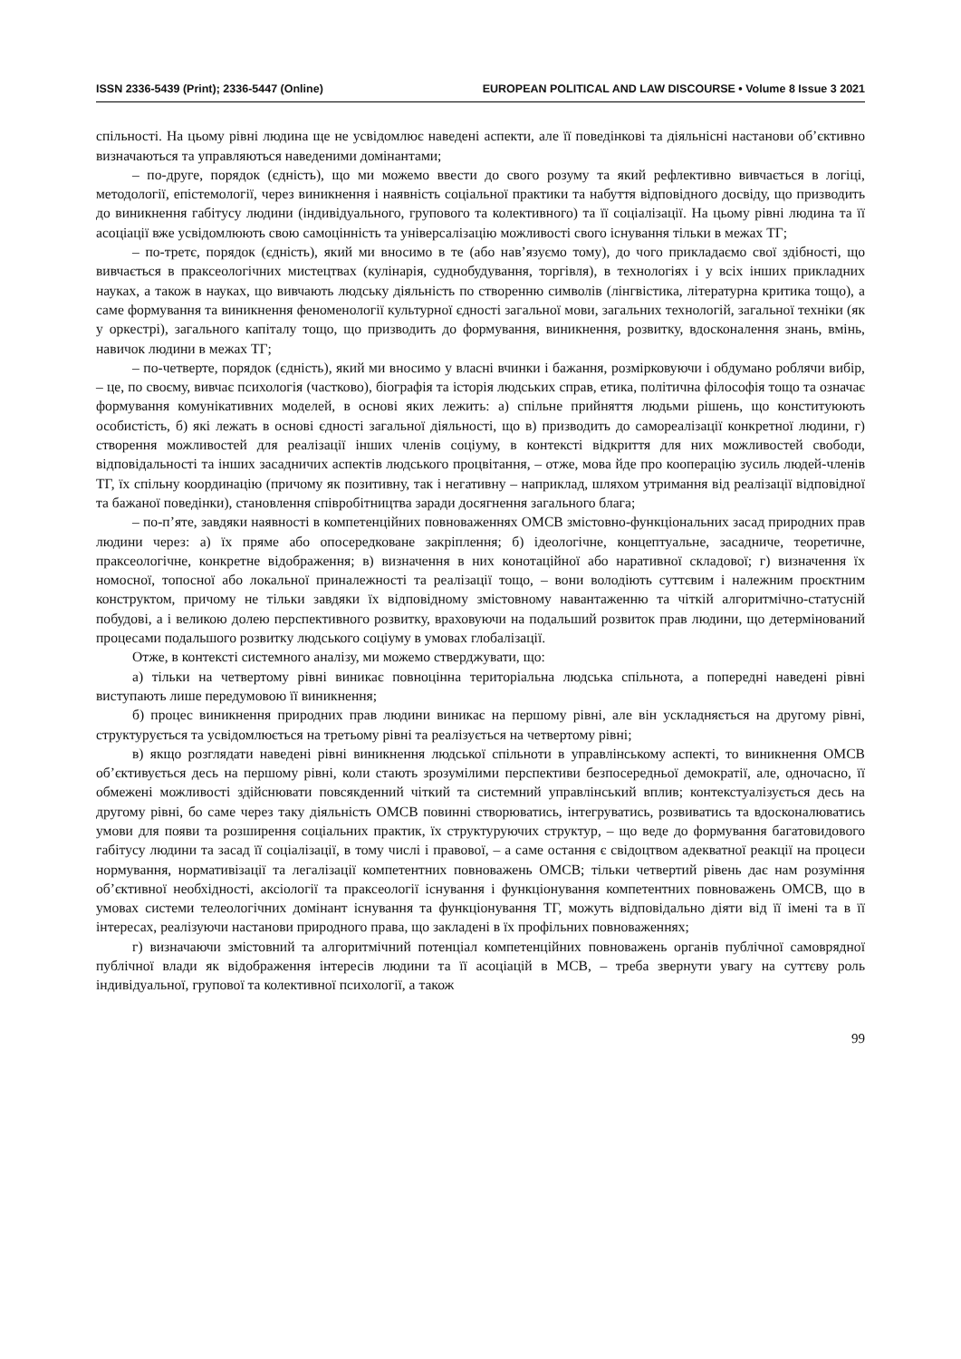ISSN 2336-5439 (Print); 2336-5447 (Online) EUROPEAN POLITICAL AND LAW DISCOURSE • Volume 8 Issue 3 2021
спільності. На цьому рівні людина ще не усвідомлює наведені аспекти, але її поведінкові та діяльнісні настанови об’єктивно визначаються та управляються наведеними домінантами;
– по-друге, порядок (єдність), що ми можемо ввести до свого розуму та який рефлективно вивчається в логіці, методології, епістемології, через виникнення і наявність соціальної практики та набуття відповідного досвіду, що призводить до виникнення габітусу людини (індивідуального, групового та колективного) та її соціалізації. На цьому рівні людина та її асоціації вже усвідомлюють свою самоцінність та універсалізацію можливості свого існування тільки в межах ТГ;
– по-третє, порядок (єдність), який ми вносимо в те (або нав’язуємо тому), до чого прикладаємо свої здібності, що вивчається в праксеологічних мистецтвах (кулінарія, суднобудування, торгівля), в технологіях і у всіх інших прикладних науках, а також в науках, що вивчають людську діяльність по створенню символів (лінгвістика, літературна критика тощо), а саме формування та виникнення феноменології культурної єдності загальної мови, загальних технологій, загальної техніки (як у оркестрі), загального капіталу тощо, що призводить до формування, виникнення, розвитку, вдосконалення знань, вмінь, навичок людини в межах ТГ;
– по-четверте, порядок (єдність), який ми вносимо у власні вчинки і бажання, розмірковуючи і обдумано роблячи вибір, – це, по своєму, вивчає психологія (частково), біографія та історія людських справ, етика, політична філософія тощо та означає формування комунікативних моделей, в основі яких лежить: а) спільне прийняття людьми рішень, що конституюють особистість, б) які лежать в основі єдності загальної діяльності, що в) призводить до самореалізації конкретної людини, г) створення можливостей для реалізації інших членів соціуму, в контексті відкриття для них можливостей свободи, відповідальності та інших засадничих аспектів людського процвітання, – отже, мова йде про кооперацію зусиль людей-членів ТГ, їх спільну координацію (причому як позитивну, так і негативну – наприклад, шляхом утримання від реалізації відповідної та бажаної поведінки), становлення співробітництва заради досягнення загального блага;
– по-п’яте, завдяки наявності в компетенційних повноваженнях ОМСВ змістовно-функціональних засад природних прав людини через: а) їх пряме або опосередковане закріплення; б) ідеологічне, концептуальне, засадниче, теоретичне, праксеологічне, конкретне відображення; в) визначення в них конотаційної або наративної складової; г) визначення їх номосної, топосної або локальної приналежності та реалізації тощо, – вони володіють суттєвим і належним проєктним конструктом, причому не тільки завдяки їх відповідному змістовному навантаженню та чіткій алгоритмічно-статусній побудові, а і великою долею перспективного розвитку, враховуючи на подальший розвиток прав людини, що детермінований процесами подальшого розвитку людського соціуму в умовах глобалізації.
Отже, в контексті системного аналізу, ми можемо стверджувати, що:
а) тільки на четвертому рівні виникає повноцінна територіальна людська спільнота, а попередні наведені рівні виступають лише передумовою її виникнення;
б) процес виникнення природних прав людини виникає на першому рівні, але він ускладняється на другому рівні, структурується та усвідомлюється на третьому рівні та реалізується на четвертому рівні;
в) якщо розглядати наведені рівні виникнення людської спільноти в управлінському аспекті, то виникнення ОМСВ об’єктивується десь на першому рівні, коли стають зрозумілими перспективи безпосередньої демократії, але, одночасно, її обмежені можливості здійснювати повсякденний чіткий та системний управлінський вплив; контекстуалізується десь на другому рівні, бо саме через таку діяльність ОМСВ повинні створюватись, інтегруватись, розвиватись та вдосконалюватись умови для появи та розширення соціальних практик, їх структуруючих структур, – що веде до формування багатовидового габітусу людини та засад її соціалізації, в тому числі і правової, – а саме остання є свідоцтвом адекватної реакції на процеси нормування, нормативізації та легалізації компетентних повноважень ОМСВ; тільки четвертий рівень дає нам розуміння об’єктивної необхідності, аксіології та праксеології існування і функціонування компетентних повноважень ОМСВ, що в умовах системи телеологічних домінант існування та функціонування ТГ, можуть відповідально діяти від її імені та в її інтересах, реалізуючи настанови природного права, що закладені в їх профільних повноваженнях;
г) визначаючи змістовний та алгоритмічний потенціал компетенційних повноважень органів публічної самоврядної публічної влади як відображення інтересів людини та її асоціацій в МСВ, – треба звернути увагу на суттєву роль індивідуальної, групової та колективної психології, а також
99